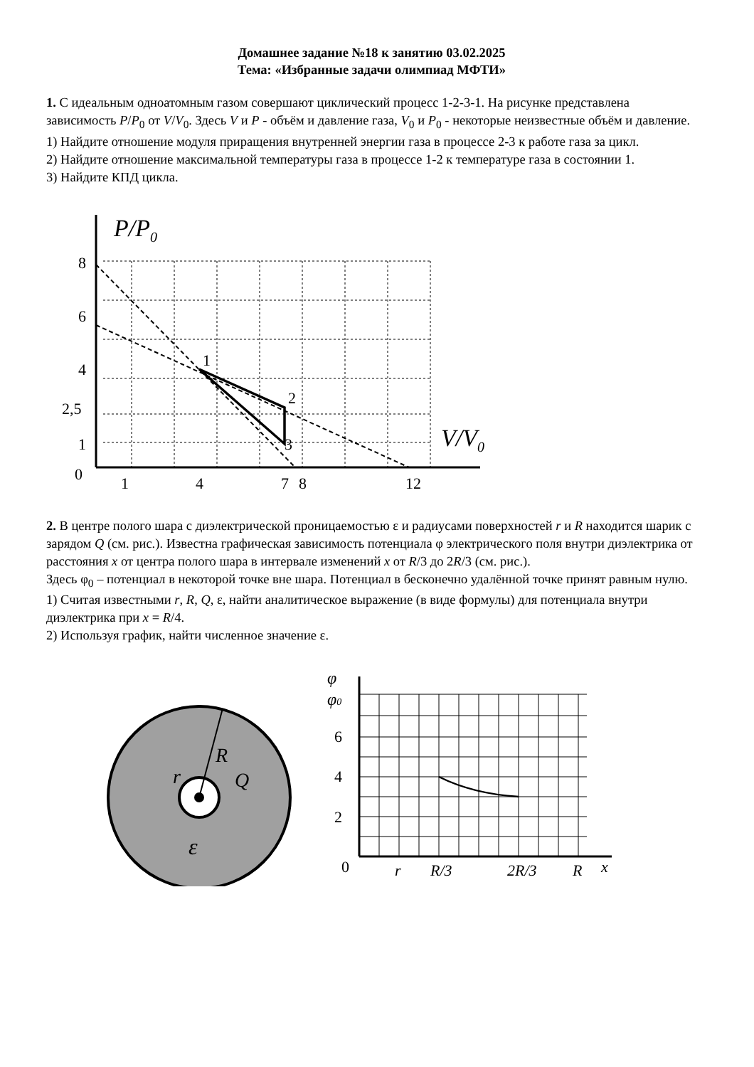Домашнее задание №18 к занятию 03.02.2025
Тема: «Избранные задачи олимпиад МФТИ»
1. С идеальным одноатомным газом совершают циклический процесс 1-2-3-1. На рисунке представлена зависимость P/P<sub>0</sub> от V/V<sub>0</sub>. Здесь V и P - объём и давление газа, V<sub>0</sub> и P<sub>0</sub> - некоторые неизвестные объём и давление.
1) Найдите отношение модуля приращения внутренней энергии газа в процессе 2-3 к работе газа за цикл.
2) Найдите отношение максимальной температуры газа в процессе 1-2 к температуре газа в состоянии 1.
3) Найдите КПД цикла.
P/P0
V/V0
8
6
4
2,5
1
0
1
4
7
8
12
1
2
3
2. В центре полого шара с диэлектрической проницаемостью ε и радиусами поверхностей r и R находится шарик с зарядом Q (см. рис.). Известна графическая зависимость потенциала φ электрического поля внутри диэлектрика от расстояния x от центра полого шара в интервале изменений x от R/3 до 2R/3 (см. рис.).
Здесь φ<sub>0</sub> – потенциал в некоторой точке вне шара. Потенциал в бесконечно удалённой точке принят равным нулю.
1) Считая известными r, R, Q, ε, найти аналитическое выражение (в виде формулы) для потенциала внутри диэлектрика при x = R/4.
2) Используя график, найти численное значение ε.
R
r
Q
ε
φ
φ0
6
4
2
0
r
R/3
2R/3
R
x